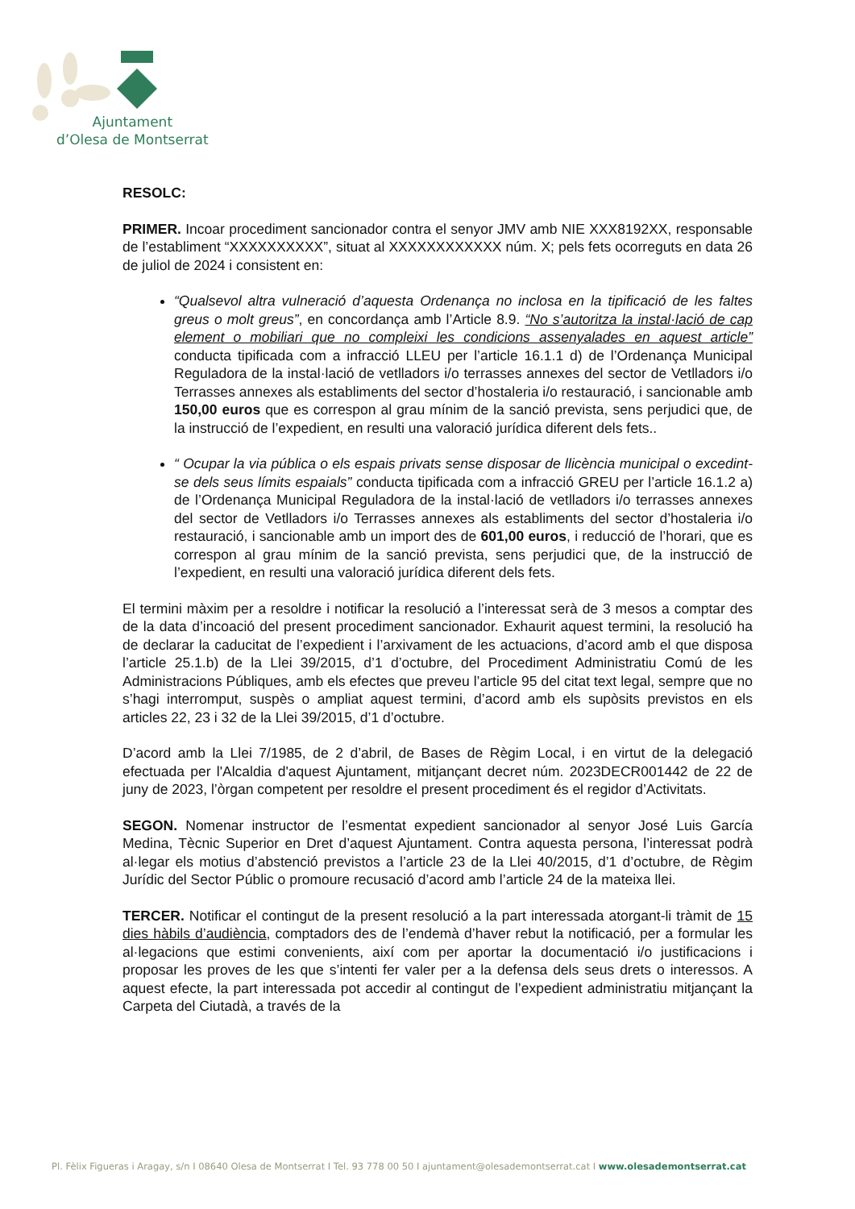Ajuntament
d’Olesa de Montserrat
RESOLC:
PRIMER. Incoar procediment sancionador contra el senyor JMV amb NIE XXX8192XX, responsable de l’establiment “XXXXXXXXXX”, situat al XXXXXXXXXXXX núm. X; pels fets ocorreguts en data 26 de juliol de 2024 i consistent en:
“Qualsevol altra vulneració d’aquesta Ordenança no inclosa en la tipificació de les faltes greus o molt greus”, en concordança amb l’Article 8.9. “No s’autoritza la instal·lació de cap element o mobiliari que no compleixi les condicions assenyalades en aquest article” conducta tipificada com a infracció LLEU per l’article 16.1.1 d) de l’Ordenança Municipal Reguladora de la instal·lació de vetlladors i/o terrasses annexes del sector de Vetlladors i/o Terrasses annexes als establiments del sector d’hostaleria i/o restauració, i sancionable amb 150,00 euros que es correspon al grau mínim de la sanció prevista, sens perjudici que, de la instrucció de l’expedient, en resulti una valoració jurídica diferent dels fets..
“ Ocupar la via pública o els espais privats sense disposar de llicència municipal o excedint-se dels seus límits espaials” conducta tipificada com a infracció GREU per l’article 16.1.2 a) de l’Ordenança Municipal Reguladora de la instal·lació de vetlladors i/o terrasses annexes del sector de Vetlladors i/o Terrasses annexes als establiments del sector d’hostaleria i/o restauració, i sancionable amb un import des de 601,00 euros, i reducció de l’horari, que es correspon al grau mínim de la sanció prevista, sens perjudici que, de la instrucció de l’expedient, en resulti una valoració jurídica diferent dels fets.
El termini màxim per a resoldre i notificar la resolució a l’interessat serà de 3 mesos a comptar des de la data d’incoació del present procediment sancionador. Exhaurit aquest termini, la resolució ha de declarar la caducitat de l’expedient i l’arxivament de les actuacions, d’acord amb el que disposa l’article 25.1.b) de la Llei 39/2015, d’1 d’octubre, del Procediment Administratiu Comú de les Administracions Públiques, amb els efectes que preveu l’article 95 del citat text legal, sempre que no s’hagi interromput, suspès o ampliat aquest termini, d’acord amb els supòsits previstos en els articles 22, 23 i 32 de la Llei 39/2015, d’1 d’octubre.
D’acord amb la Llei 7/1985, de 2 d’abril, de Bases de Règim Local, i en virtut de la delegació efectuada per l'Alcaldia d'aquest Ajuntament, mitjançant decret núm. 2023DECR001442 de 22 de juny de 2023, l’òrgan competent per resoldre el present procediment és el regidor d’Activitats.
SEGON. Nomenar instructor de l’esmentat expedient sancionador al senyor José Luis García Medina, Tècnic Superior en Dret d’aquest Ajuntament. Contra aquesta persona, l’interessat podrà al·legar els motius d’abstenció previstos a l’article 23 de la Llei 40/2015, d’1 d’octubre, de Règim Jurídic del Sector Públic o promoure recusació d’acord amb l’article 24 de la mateixa llei.
TERCER. Notificar el contingut de la present resolució a la part interessada atorgant-li tràmit de 15 dies hàbils d’audiència, comptadors des de l’endemà d’haver rebut la notificació, per a formular les al·legacions que estimi convenients, així com per aportar la documentació i/o justificacions i proposar les proves de les que s’intenti fer valer per a la defensa dels seus drets o interessos. A aquest efecte, la part interessada pot accedir al contingut de l’expedient administratiu mitjançant la Carpeta del Ciutadà, a través de la
Pl. Fèlix Figueras i Aragay, s/n I 08640 Olesa de Montserrat I Tel. 93 778 00 50 I ajuntament@olesademontserrat.cat I www.olesademontserrat.cat